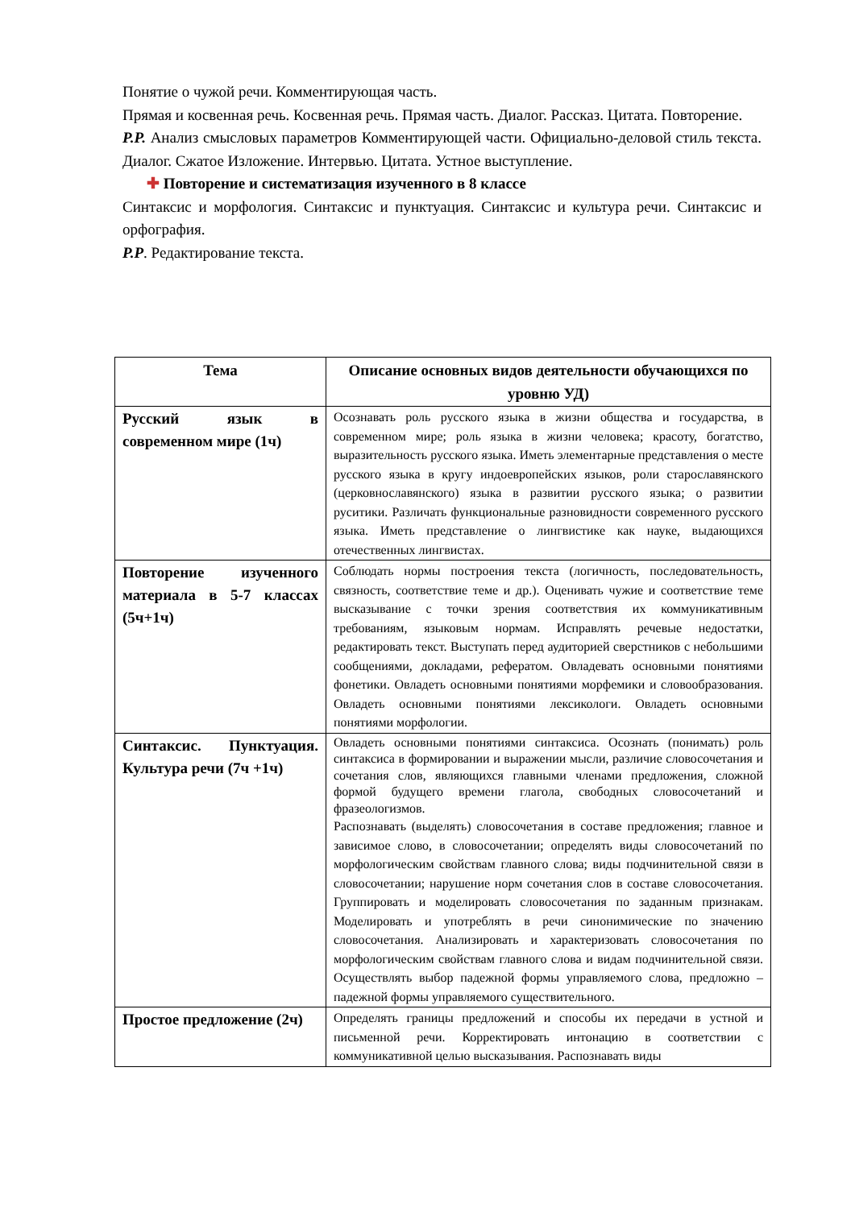Понятие о чужой речи. Комментирующая часть.
Прямая и косвенная речь. Косвенная речь. Прямая часть. Диалог. Рассказ. Цитата. Повторение.
Р.Р. Анализ смысловых параметров Комментирующей части. Официально-деловой стиль текста. Диалог. Сжатое Изложение. Интервью. Цитата. Устное выступление.
✚ Повторение и систематизация изученного в 8 классе
Синтаксис и морфология. Синтаксис и пунктуация. Синтаксис и культура речи. Синтаксис и орфография.
Р.Р. Редактирование текста.
| Тема | Описание основных видов деятельности обучающихся по уровню УД) |
| --- | --- |
| Русский язык в современном мире (1ч) | Осознавать роль русского языка в жизни общества и государства, в современном мире; роль языка в жизни человека; красоту, богатство, выразительность русского языка. Иметь элементарные представления о месте русского языка в кругу индоевропейских языков, роли старославянского (церковнославянского) языка в развитии русского языка; о развитии руситики. Различать функциональные разновидности современного русского языка. Иметь представление о лингвистике как науке, выдающихся отечественных лингвистах. |
| Повторение изученного материала в 5-7 классах (5ч+1ч) | Соблюдать нормы построения текста (логичность, последовательность, связность, соответствие теме и др.). Оценивать чужие и соответствие теме высказывание с точки зрения соответствия их коммуникативным требованиям, языковым нормам. Исправлять речевые недостатки, редактировать текст. Выступать перед аудиторией сверстников с небольшими сообщениями, докладами, рефератом. Овладевать основными понятиями фонетики. Овладеть основными понятиями морфемики и словообразования. Овладеть основными понятиями лексикологи. Овладеть основными понятиями морфологии. |
| Синтаксис. Пунктуация. Культура речи (7ч +1ч) | Овладеть основными понятиями синтаксиса. Осознать (понимать) роль синтаксиса в формировании и выражении мысли, различие словосочетания и сочетания слов, являющихся главными членами предложения, сложной формой будущего времени глагола, свободных словосочетаний и фразеологизмов. Распознавать (выделять) словосочетания в составе предложения; главное и зависимое слово, в словосочетании; определять виды словосочетаний по морфологическим свойствам главного слова; виды подчинительной связи в словосочетании; нарушение норм сочетания слов в составе словосочетания. Группировать и моделировать словосочетания по заданным признакам. Моделировать и употреблять в речи синонимические по значению словосочетания. Анализировать и характеризовать словосочетания по морфологическим свойствам главного слова и видам подчинительной связи. Осуществлять выбор падежной формы управляемого слова, предложно – падежной формы управляемого существительного. |
| Простое предложение (2ч) | Определять границы предложений и способы их передачи в устной и письменной речи. Корректировать интонацию в соответствии с коммуникативной целью высказывания. Распознавать виды |